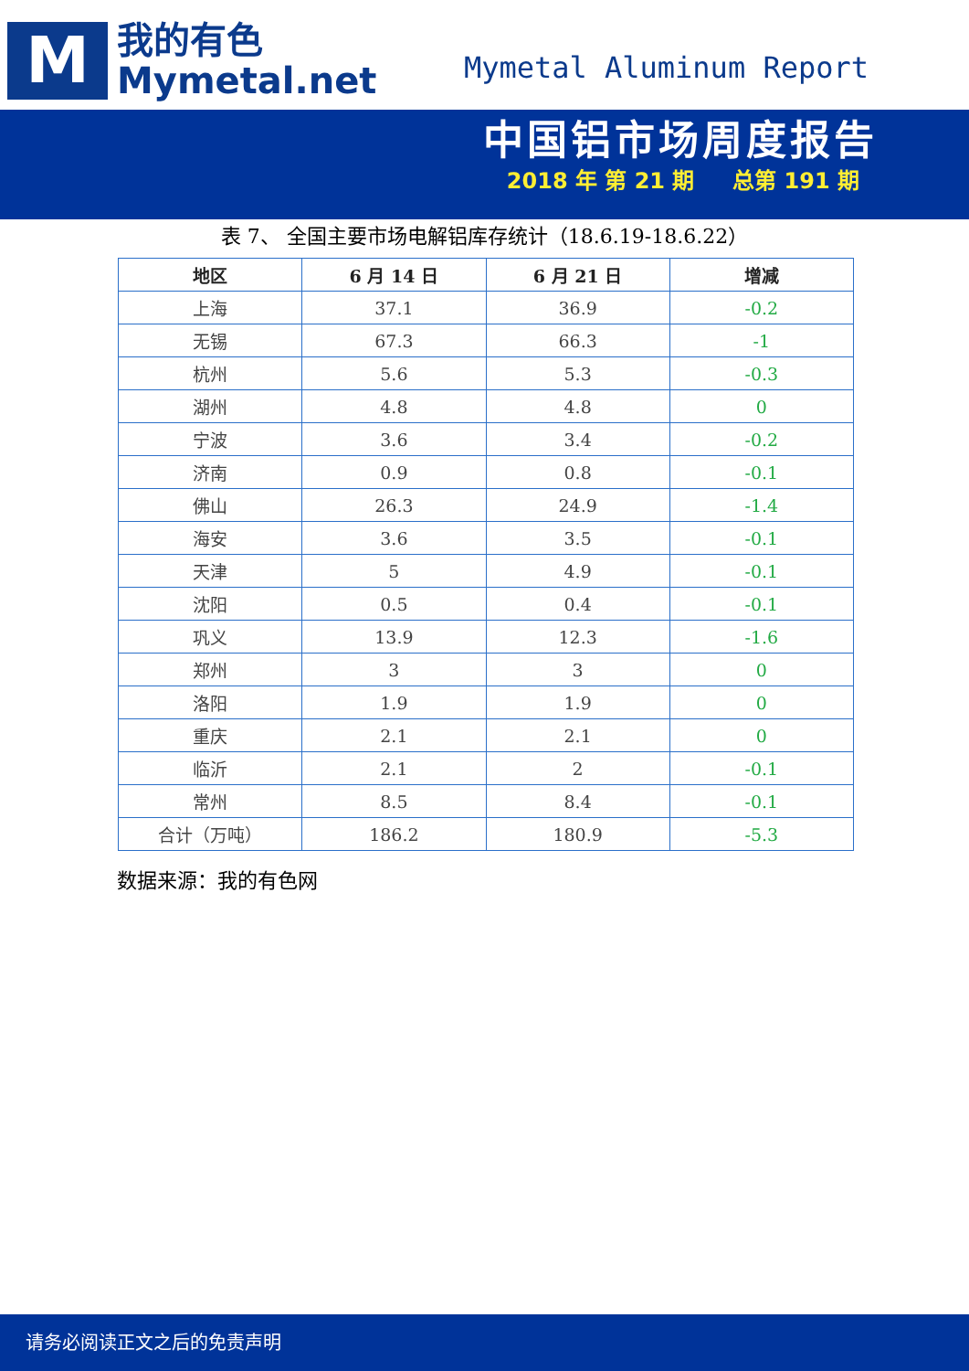M
我的有色
Mymetal.net
Mymetal Aluminum Report
中国铝市场周度报告
2018 年 第 21 期 总第 191 期
表 7、 全国主要市场电解铝库存统计（18.6.19-18.6.22）
| 地区 | 6 月 14 日 | 6 月 21 日 | 增减 |
| --- | --- | --- | --- |
| 上海 | 37.1 | 36.9 | -0.2 |
| 无锡 | 67.3 | 66.3 | -1 |
| 杭州 | 5.6 | 5.3 | -0.3 |
| 湖州 | 4.8 | 4.8 | 0 |
| 宁波 | 3.6 | 3.4 | -0.2 |
| 济南 | 0.9 | 0.8 | -0.1 |
| 佛山 | 26.3 | 24.9 | -1.4 |
| 海安 | 3.6 | 3.5 | -0.1 |
| 天津 | 5 | 4.9 | -0.1 |
| 沈阳 | 0.5 | 0.4 | -0.1 |
| 巩义 | 13.9 | 12.3 | -1.6 |
| 郑州 | 3 | 3 | 0 |
| 洛阳 | 1.9 | 1.9 | 0 |
| 重庆 | 2.1 | 2.1 | 0 |
| 临沂 | 2.1 | 2 | -0.1 |
| 常州 | 8.5 | 8.4 | -0.1 |
| 合计（万吨） | 186.2 | 180.9 | -5.3 |
数据来源：我的有色网
请务必阅读正文之后的免责声明